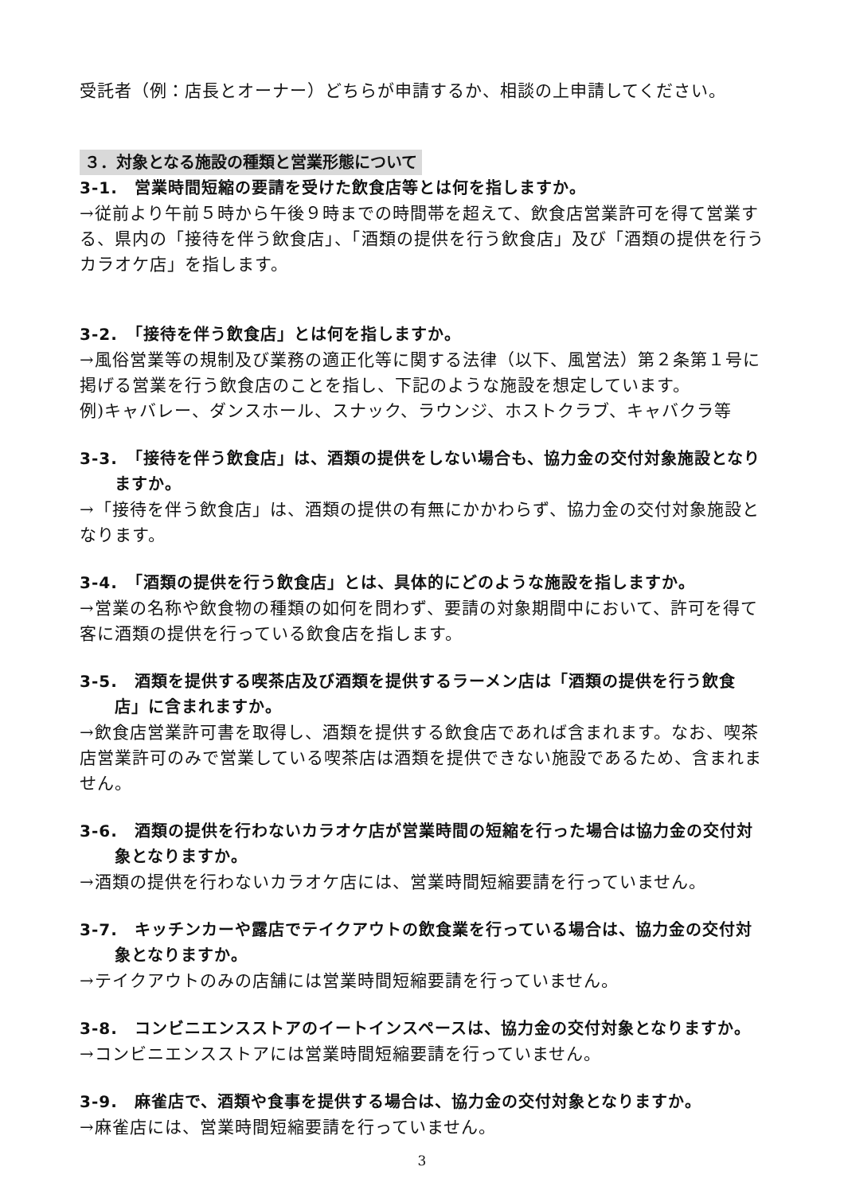受託者（例：店長とオーナー）どちらが申請するか、相談の上申請してください。
３．対象となる施設の種類と営業形態について
3-1.　営業時間短縮の要請を受けた飲食店等とは何を指しますか。
→従前より午前５時から午後９時までの時間帯を超えて、飲食店営業許可を得て営業する、県内の「接待を伴う飲食店」、「酒類の提供を行う飲食店」及び「酒類の提供を行うカラオケ店」を指します。
3-2.　「接待を伴う飲食店」とは何を指しますか。
→風俗営業等の規制及び業務の適正化等に関する法律（以下、風営法）第２条第１号に掲げる営業を行う飲食店のことを指し、下記のような施設を想定しています。
例)キャバレー、ダンスホール、スナック、ラウンジ、ホストクラブ、キャバクラ等
3-3.　「接待を伴う飲食店」は、酒類の提供をしない場合も、協力金の交付対象施設となりますか。
→「接待を伴う飲食店」は、酒類の提供の有無にかかわらず、協力金の交付対象施設となります。
3-4.　「酒類の提供を行う飲食店」とは、具体的にどのような施設を指しますか。
→営業の名称や飲食物の種類の如何を問わず、要請の対象期間中において、許可を得て客に酒類の提供を行っている飲食店を指します。
3-5.　酒類を提供する喫茶店及び酒類を提供するラーメン店は「酒類の提供を行う飲食店」に含まれますか。
→飲食店営業許可書を取得し、酒類を提供する飲食店であれば含まれます。なお、喫茶店営業許可のみで営業している喫茶店は酒類を提供できない施設であるため、含まれません。
3-6.　酒類の提供を行わないカラオケ店が営業時間の短縮を行った場合は協力金の交付対象となりますか。
→酒類の提供を行わないカラオケ店には、営業時間短縮要請を行っていません。
3-7.　キッチンカーや露店でテイクアウトの飲食業を行っている場合は、協力金の交付対象となりますか。
→テイクアウトのみの店舗には営業時間短縮要請を行っていません。
3-8.　コンビニエンスストアのイートインスペースは、協力金の交付対象となりますか。
→コンビニエンスストアには営業時間短縮要請を行っていません。
3-9.　麻雀店で、酒類や食事を提供する場合は、協力金の交付対象となりますか。
→麻雀店には、営業時間短縮要請を行っていません。
3